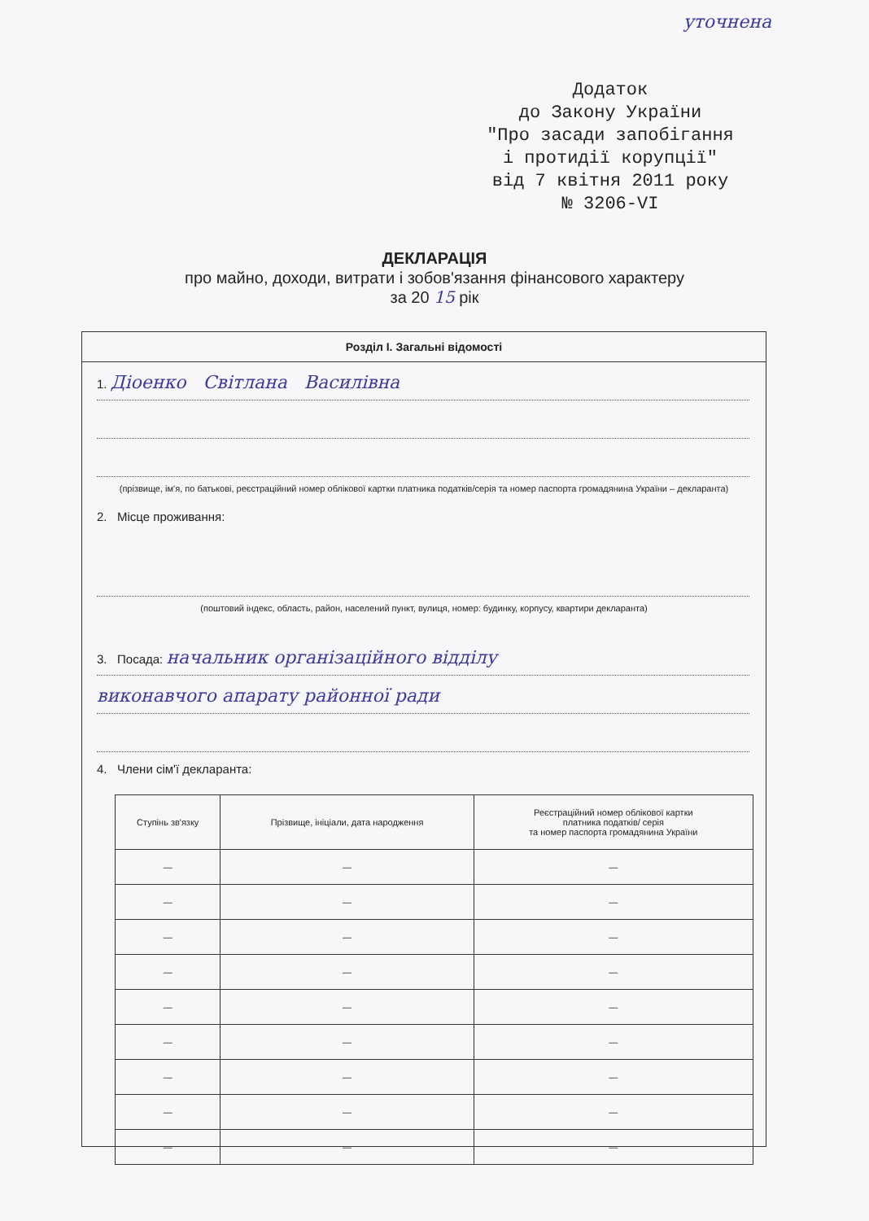уточнена
Додаток
до Закону України
"Про засади запобігання
і протидії корупції"
від 7 квітня 2011 року
№ 3206-VI
ДЕКЛАРАЦІЯ
про майно, доходи, витрати і зобов'язання фінансового характеру
за 20 15 рік
Розділ I. Загальні відомості
1. Діоенко Світлана Василівна
(прізвище, ім'я, по батькові, реєстраційний номер облікової картки платника податків/серія та номер паспорта громадянина України – декларанта)
2. Місце проживання:
(поштовий індекс, область, район, населений пункт, вулиця, номер: будинку, корпусу, квартири декларанта)
3. Посада: начальник організаційного відділу
виконавчого апарату районної ради
4. Члени сім'ї декларанта:
| Ступінь зв'язку | Прізвище, ініціали, дата народження | Реєстраційний номер облікової картки платника податків/ серія та номер паспорта громадянина України |
| --- | --- | --- |
| — | — | — |
| — | — | — |
| — | — | — |
| — | — | — |
| — | — | — |
| — | — | — |
| — | — | — |
| — | — | — |
| — | — | — |